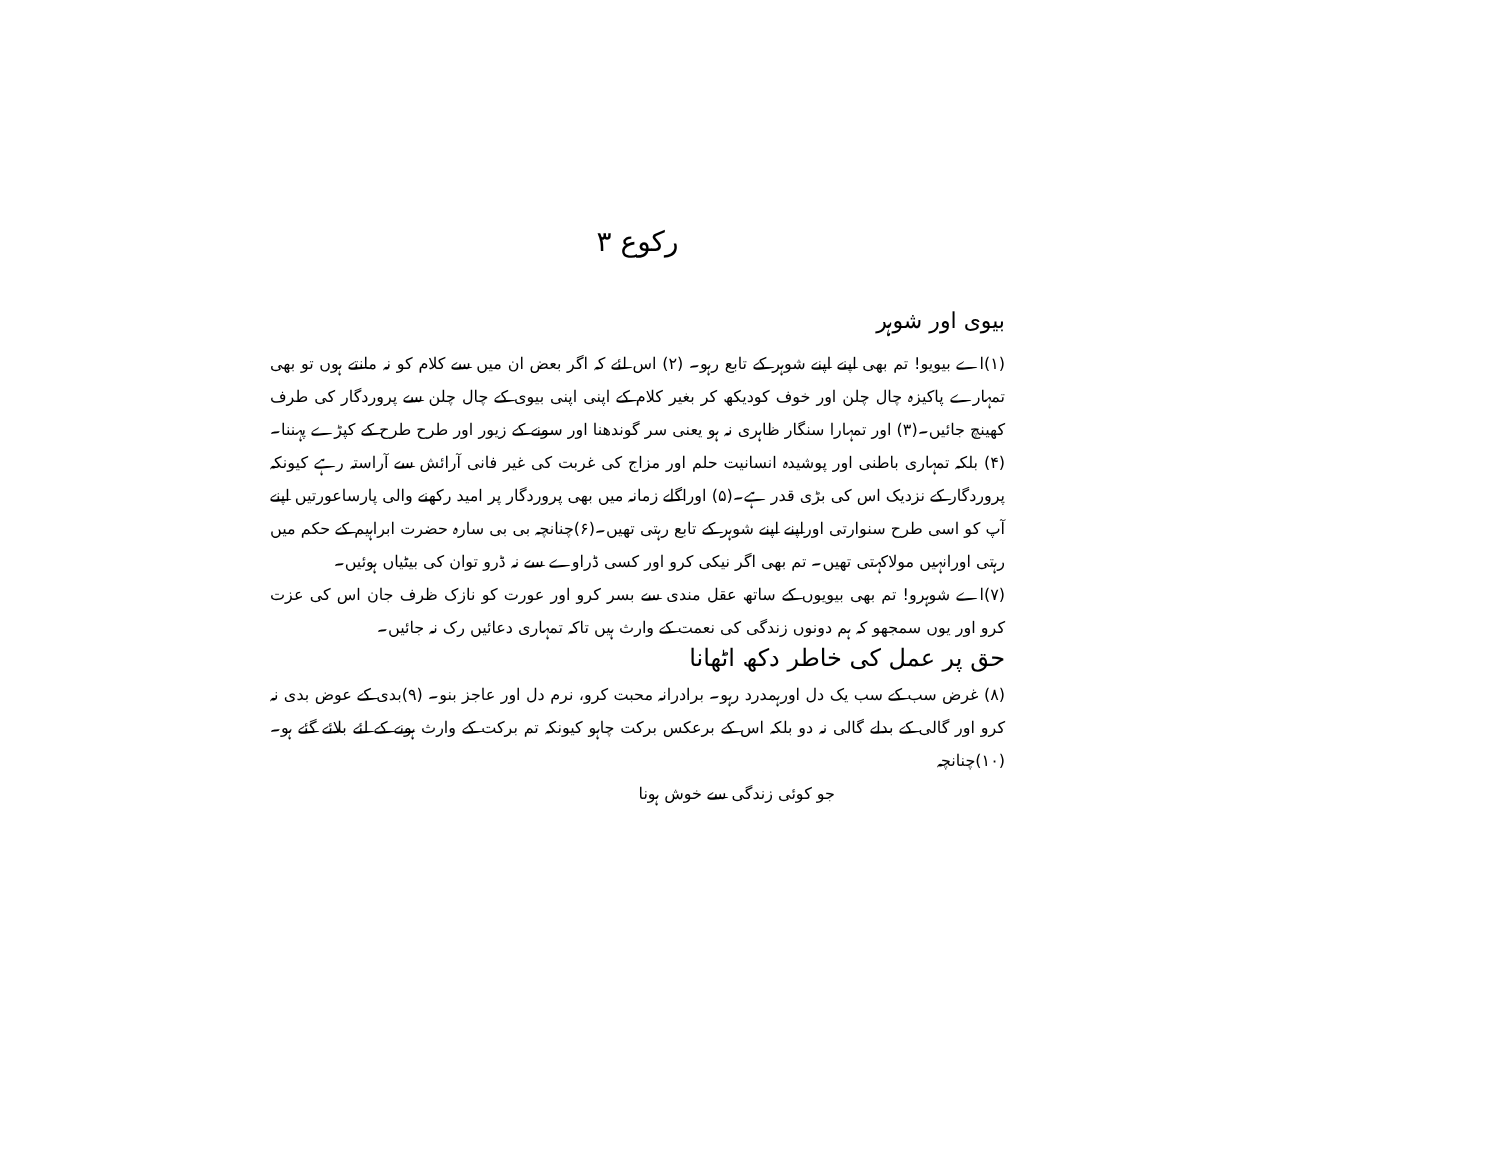رکوع ۳
بیوی اور شوہر
(۱)اے بیویو! تم بھی اپنے اپنے شوہر کے تابع رہو۔ (۲) اس لئے کہ اگر بعض ان میں سے کلام کو نہ مانتے ہوں تو بھی تمہارے پاکیزہ چال چلن اور خوف کودیکھ کر بغیر کلام کے اپنی اپنی بیوی کے چال چلن سے پروردگار کی طرف کھینچ جائیں۔(۳) اور تمہارا سنگار ظاہری نہ ہو یعنی سر گوندھنا اور سونے کے زیور اور طرح طرح کے کپڑے پہننا۔ (۴) بلکہ تمہاری باطنی اور پوشیدہ انسانیت حلم اور مزاج کی غربت کی غیر فانی آرائش سے آراستہ رہے کیونکہ پروردگار کے نزدیک اس کی بڑی قدر ہے۔(۵) اوراگلے زمانہ میں بھی پروردگار پر امید رکھنے والی پارساعورتیں اپنے آپ کو اسی طرح سنوارتی اوراپنے اپنے شوہر کے تابع رہتی تھیں۔(۶)چنانچہ بی بی سارہ حضرت ابراہیم کے حکم میں رہتی اورانہیں مولاکہتی تھیں۔ تم بھی اگر نیکی کرو اور کسی ڈراوے سے نہ ڈرو توان کی بیٹیاں ہوئیں۔
(۷)اے شوہرو! تم بھی بیویوں کے ساتھ عقل مندی سے بسر کرو اور عورت کو نازک ظرف جان اس کی عزت کرو اور یوں سمجھو کہ ہم دونوں زندگی کی نعمت کے وارث ہیں تاکہ تمہاری دعائیں رک نہ جائیں۔
حق پر عمل کی خاطر دکھ اٹھانا
(۸) غرض سب کے سب یک دل اورہمدرد رہو۔ برادرانہ محبت کرو، نرم دل اور عاجز بنو۔ (۹)بدی کے عوض بدی نہ کرو اور گالی کے بدلے گالی نہ دو بلکہ اس کے برعکس برکت چاہو کیونکہ تم برکت کے وارث ہونے کے لئے بلائے گئے ہو۔(۱۰)چنانچہ
جو کوئی زندگی سے خوش ہونا